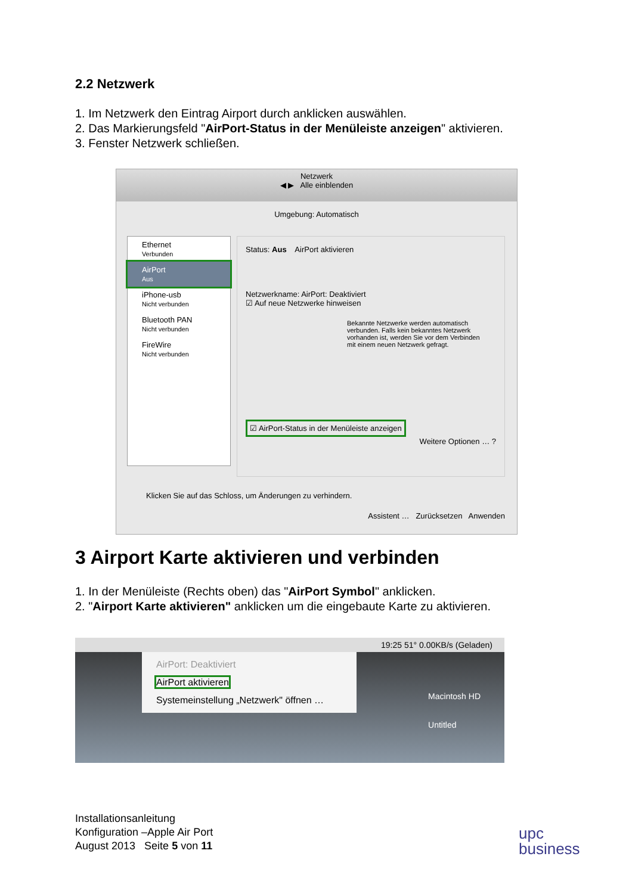2.2 Netzwerk
1. Im Netzwerk den Eintrag Airport durch anklicken auswählen.
2. Das Markierungsfeld "AirPort-Status in der Menüleiste anzeigen" aktivieren.
3. Fenster Netzwerk schließen.
Netzwerk
◀ ▶ Alle einblenden
Umgebung: Automatisch
Ethernet
Verbunden
AirPort
Aus
iPhone-usb
Nicht verbunden
Bluetooth PAN
Nicht verbunden
FireWire
Nicht verbunden
Status: Aus AirPort aktivieren
Netzwerkname: AirPort: Deaktiviert
☑ Auf neue Netzwerke hinweisen
Bekannte Netzwerke werden automatisch verbunden. Falls kein bekanntes Netzwerk vorhanden ist, werden Sie vor dem Verbinden mit einem neuen Netzwerk gefragt.
☑ AirPort-Status in der Menüleiste anzeigen
Weitere Optionen … ?
Klicken Sie auf das Schloss, um Änderungen zu verhindern.
Assistent … Zurücksetzen Anwenden
3 Airport Karte aktivieren und verbinden
1. In der Menüleiste (Rechts oben) das "AirPort Symbol" anklicken.
2. "Airport Karte aktivieren" anklicken um die eingebaute Karte zu aktivieren.
19:25 51° 0.00KB/s (Geladen)
AirPort: Deaktiviert
AirPort aktivieren
Systemeinstellung „Netzwerk" öffnen …
Macintosh HD
Untitled
Installationsanleitung
Konfiguration –Apple Air Port
August 2013 Seite 5 von 11
upc
business